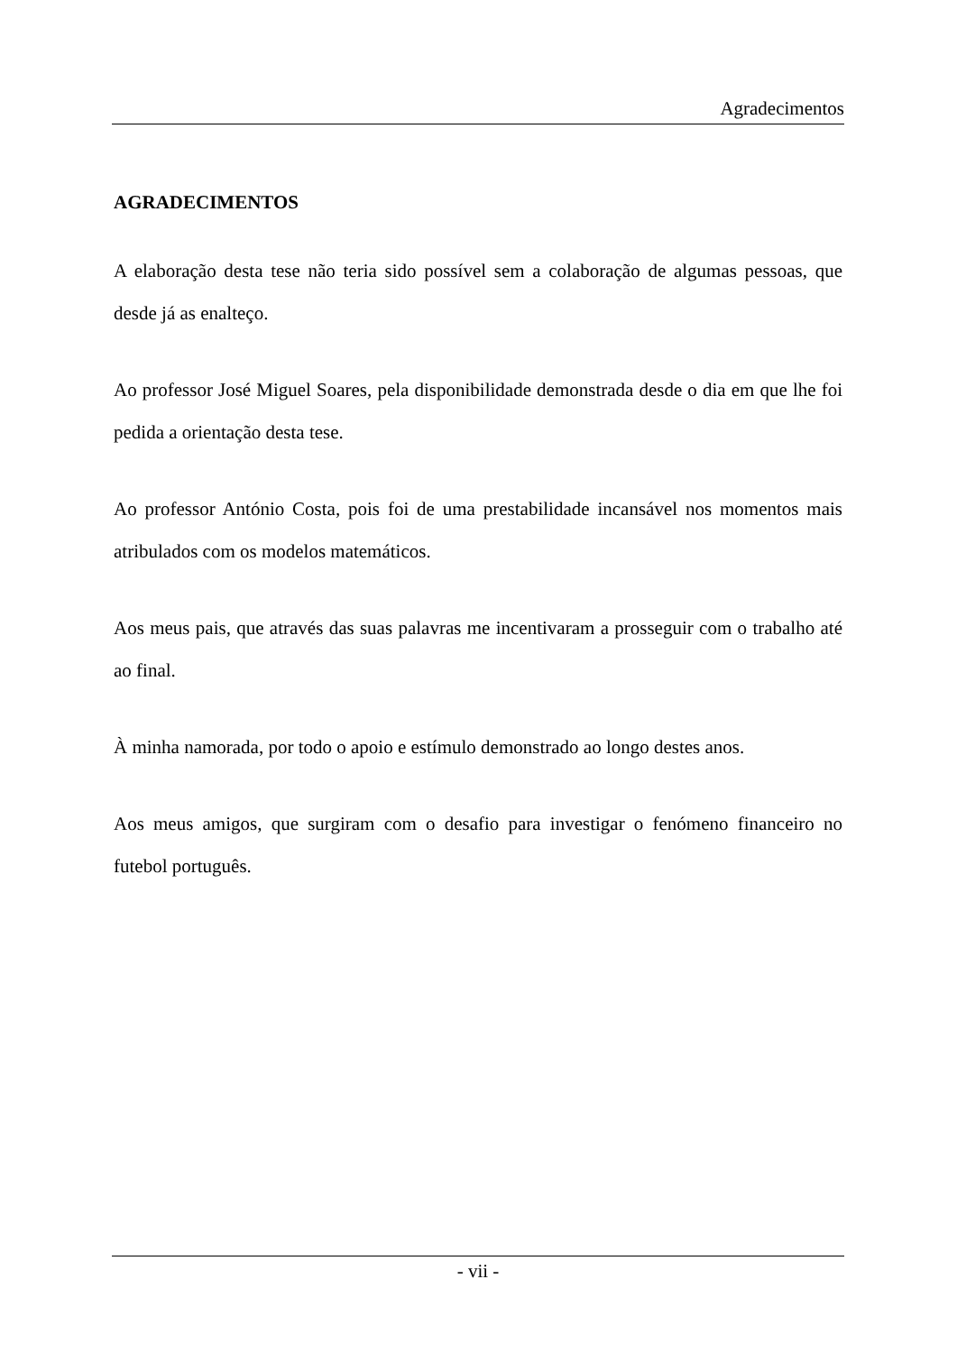Agradecimentos
AGRADECIMENTOS
A elaboração desta tese não teria sido possível sem a colaboração de algumas pessoas, que desde já as enalteço.
Ao professor José Miguel Soares, pela disponibilidade demonstrada desde o dia em que lhe foi pedida a orientação desta tese.
Ao professor António Costa, pois foi de uma prestabilidade incansável nos momentos mais atribulados com os modelos matemáticos.
Aos meus pais, que através das suas palavras me incentivaram a prosseguir com o trabalho até ao final.
À minha namorada, por todo o apoio e estímulo demonstrado ao longo destes anos.
Aos meus amigos, que surgiram com o desafio para investigar o fenómeno financeiro no futebol português.
- vii -